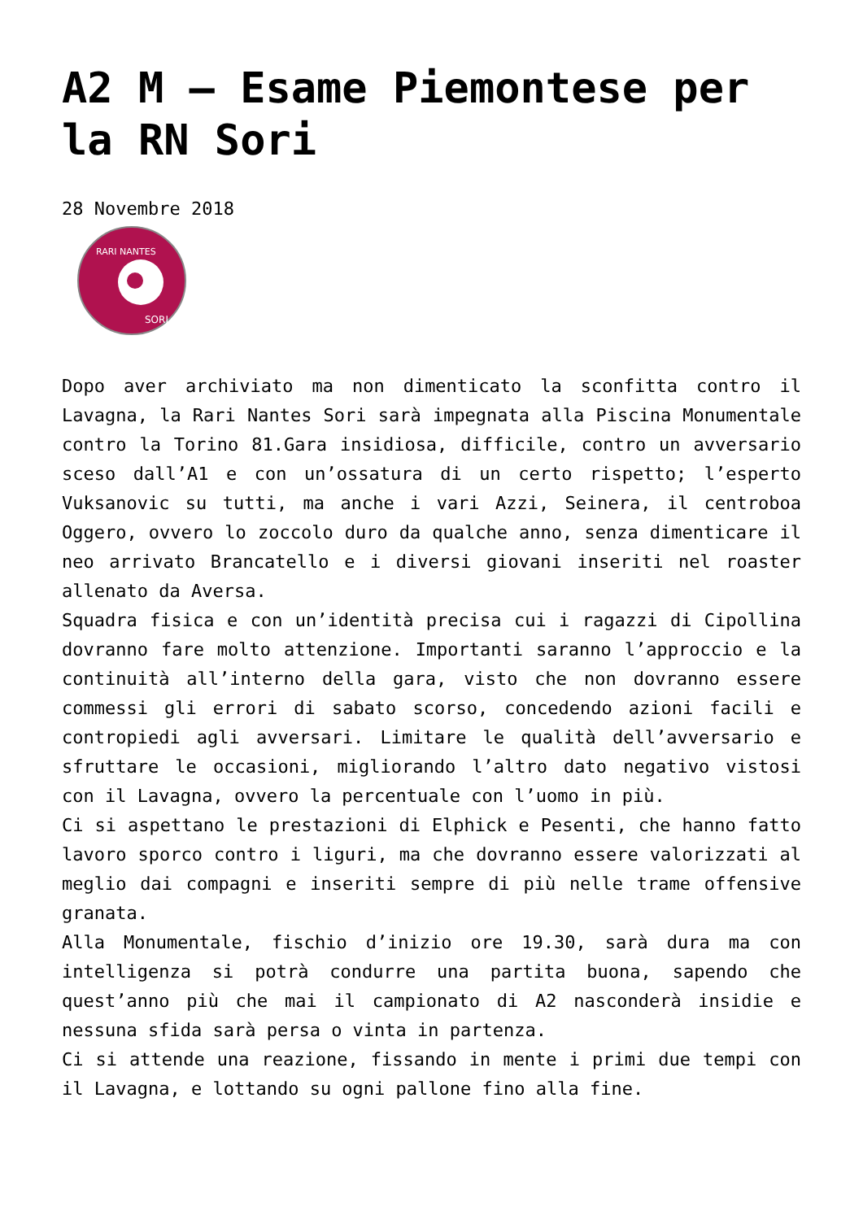A2 M – Esame Piemontese per la RN Sori
28 Novembre 2018
RARI NANTES
SORI
Dopo aver archiviato ma non dimenticato la sconfitta contro il Lavagna, la Rari Nantes Sori sarà impegnata alla Piscina Monumentale contro la Torino 81.Gara insidiosa, difficile, contro un avversario sceso dall’A1 e con un’ossatura di un certo rispetto; l’esperto Vuksanovic su tutti, ma anche i vari Azzi, Seinera, il centroboa Oggero, ovvero lo zoccolo duro da qualche anno, senza dimenticare il neo arrivato Brancatello e i diversi giovani inseriti nel roaster allenato da Aversa.
Squadra fisica e con un’identità precisa cui i ragazzi di Cipollina dovranno fare molto attenzione. Importanti saranno l’approccio e la continuità all’interno della gara, visto che non dovranno essere commessi gli errori di sabato scorso, concedendo azioni facili e contropiedi agli avversari. Limitare le qualità dell’avversario e sfruttare le occasioni, migliorando l’altro dato negativo vistosi con il Lavagna, ovvero la percentuale con l’uomo in più.
Ci si aspettano le prestazioni di Elphick e Pesenti, che hanno fatto lavoro sporco contro i liguri, ma che dovranno essere valorizzati al meglio dai compagni e inseriti sempre di più nelle trame offensive granata.
Alla Monumentale, fischio d’inizio ore 19.30, sarà dura ma con intelligenza si potrà condurre una partita buona, sapendo che quest’anno più che mai il campionato di A2 nasconderà insidie e nessuna sfida sarà persa o vinta in partenza.
Ci si attende una reazione, fissando in mente i primi due tempi con il Lavagna, e lottando su ogni pallone fino alla fine.